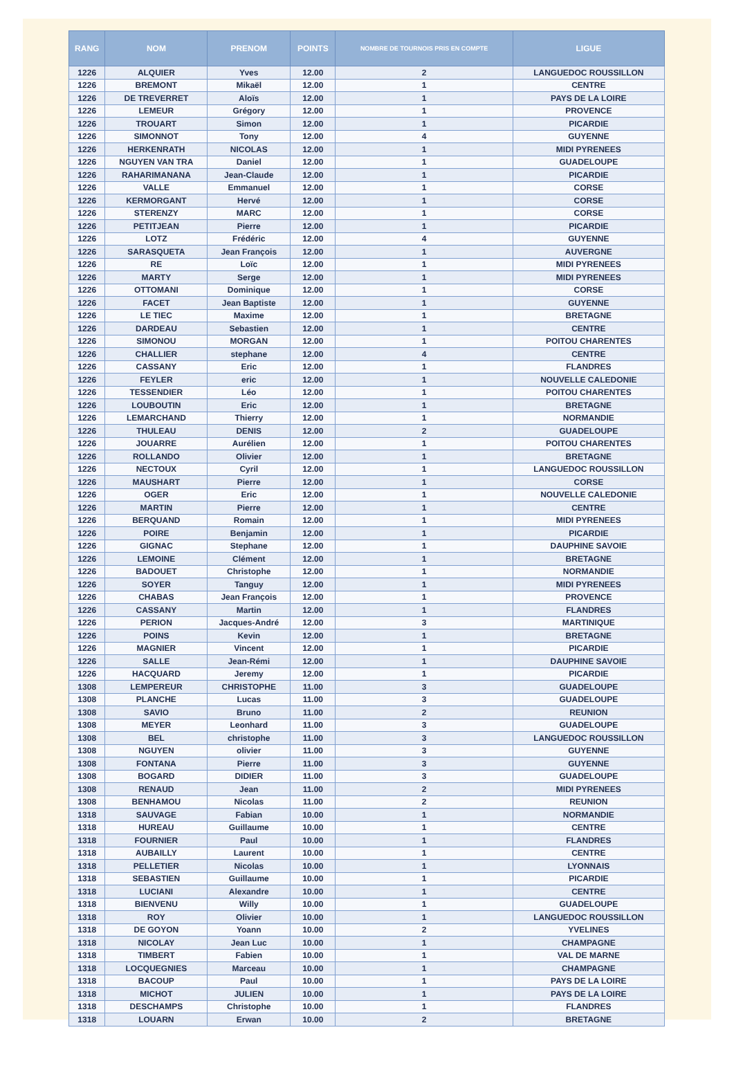| RANG | NOM | PRENOM | POINTS | NOMBRE DE TOURNOIS PRIS EN COMPTE | LIGUE |
| --- | --- | --- | --- | --- | --- |
| 1226 | ALQUIER | Yves | 12.00 | 2 | LANGUEDOC ROUSSILLON |
| 1226 | BREMONT | Mikaël | 12.00 | 1 | CENTRE |
| 1226 | DE TREVERRET | Aloïs | 12.00 | 1 | PAYS DE LA LOIRE |
| 1226 | LEMEUR | Grégory | 12.00 | 1 | PROVENCE |
| 1226 | TROUART | Simon | 12.00 | 1 | PICARDIE |
| 1226 | SIMONNOT | Tony | 12.00 | 4 | GUYENNE |
| 1226 | HERKENRATH | NICOLAS | 12.00 | 1 | MIDI PYRENEES |
| 1226 | NGUYEN VAN TRA | Daniel | 12.00 | 1 | GUADELOUPE |
| 1226 | RAHARIMANANA | Jean-Claude | 12.00 | 1 | PICARDIE |
| 1226 | VALLE | Emmanuel | 12.00 | 1 | CORSE |
| 1226 | KERMORGANT | Hervé | 12.00 | 1 | CORSE |
| 1226 | STERENZY | MARC | 12.00 | 1 | CORSE |
| 1226 | PETITJEAN | Pierre | 12.00 | 1 | PICARDIE |
| 1226 | LOTZ | Frédéric | 12.00 | 4 | GUYENNE |
| 1226 | SARASQUETA | Jean François | 12.00 | 1 | AUVERGNE |
| 1226 | RE | Loïc | 12.00 | 1 | MIDI PYRENEES |
| 1226 | MARTY | Serge | 12.00 | 1 | MIDI PYRENEES |
| 1226 | OTTOMANI | Dominique | 12.00 | 1 | CORSE |
| 1226 | FACET | Jean Baptiste | 12.00 | 1 | GUYENNE |
| 1226 | LE TIEC | Maxime | 12.00 | 1 | BRETAGNE |
| 1226 | DARDEAU | Sebastien | 12.00 | 1 | CENTRE |
| 1226 | SIMONOU | MORGAN | 12.00 | 1 | POITOU CHARENTES |
| 1226 | CHALLIER | stephane | 12.00 | 4 | CENTRE |
| 1226 | CASSANY | Eric | 12.00 | 1 | FLANDRES |
| 1226 | FEYLER | eric | 12.00 | 1 | NOUVELLE CALEDONIE |
| 1226 | TESSENDIER | Léo | 12.00 | 1 | POITOU CHARENTES |
| 1226 | LOUBOUTIN | Eric | 12.00 | 1 | BRETAGNE |
| 1226 | LEMARCHAND | Thierry | 12.00 | 1 | NORMANDIE |
| 1226 | THULEAU | DENIS | 12.00 | 2 | GUADELOUPE |
| 1226 | JOUARRE | Aurélien | 12.00 | 1 | POITOU CHARENTES |
| 1226 | ROLLANDO | Olivier | 12.00 | 1 | BRETAGNE |
| 1226 | NECTOUX | Cyril | 12.00 | 1 | LANGUEDOC ROUSSILLON |
| 1226 | MAUSHART | Pierre | 12.00 | 1 | CORSE |
| 1226 | OGER | Eric | 12.00 | 1 | NOUVELLE CALEDONIE |
| 1226 | MARTIN | Pierre | 12.00 | 1 | CENTRE |
| 1226 | BERQUAND | Romain | 12.00 | 1 | MIDI PYRENEES |
| 1226 | POIRE | Benjamin | 12.00 | 1 | PICARDIE |
| 1226 | GIGNAC | Stephane | 12.00 | 1 | DAUPHINE SAVOIE |
| 1226 | LEMOINE | Clément | 12.00 | 1 | BRETAGNE |
| 1226 | BADOUET | Christophe | 12.00 | 1 | NORMANDIE |
| 1226 | SOYER | Tanguy | 12.00 | 1 | MIDI PYRENEES |
| 1226 | CHABAS | Jean François | 12.00 | 1 | PROVENCE |
| 1226 | CASSANY | Martin | 12.00 | 1 | FLANDRES |
| 1226 | PERION | Jacques-André | 12.00 | 3 | MARTINIQUE |
| 1226 | POINS | Kevin | 12.00 | 1 | BRETAGNE |
| 1226 | MAGNIER | Vincent | 12.00 | 1 | PICARDIE |
| 1226 | SALLE | Jean-Rémi | 12.00 | 1 | DAUPHINE SAVOIE |
| 1226 | HACQUARD | Jeremy | 12.00 | 1 | PICARDIE |
| 1308 | LEMPEREUR | CHRISTOPHE | 11.00 | 3 | GUADELOUPE |
| 1308 | PLANCHE | Lucas | 11.00 | 3 | GUADELOUPE |
| 1308 | SAVIO | Bruno | 11.00 | 2 | REUNION |
| 1308 | MEYER | Leonhard | 11.00 | 3 | GUADELOUPE |
| 1308 | BEL | christophe | 11.00 | 3 | LANGUEDOC ROUSSILLON |
| 1308 | NGUYEN | olivier | 11.00 | 3 | GUYENNE |
| 1308 | FONTANA | Pierre | 11.00 | 3 | GUYENNE |
| 1308 | BOGARD | DIDIER | 11.00 | 3 | GUADELOUPE |
| 1308 | RENAUD | Jean | 11.00 | 2 | MIDI PYRENEES |
| 1308 | BENHAMOU | Nicolas | 11.00 | 2 | REUNION |
| 1318 | SAUVAGE | Fabian | 10.00 | 1 | NORMANDIE |
| 1318 | HUREAU | Guillaume | 10.00 | 1 | CENTRE |
| 1318 | FOURNIER | Paul | 10.00 | 1 | FLANDRES |
| 1318 | AUBAILLY | Laurent | 10.00 | 1 | CENTRE |
| 1318 | PELLETIER | Nicolas | 10.00 | 1 | LYONNAIS |
| 1318 | SEBASTIEN | Guillaume | 10.00 | 1 | PICARDIE |
| 1318 | LUCIANI | Alexandre | 10.00 | 1 | CENTRE |
| 1318 | BIENVENU | Willy | 10.00 | 1 | GUADELOUPE |
| 1318 | ROY | Olivier | 10.00 | 1 | LANGUEDOC ROUSSILLON |
| 1318 | DE GOYON | Yoann | 10.00 | 2 | YVELINES |
| 1318 | NICOLAY | Jean Luc | 10.00 | 1 | CHAMPAGNE |
| 1318 | TIMBERT | Fabien | 10.00 | 1 | VAL DE MARNE |
| 1318 | LOCQUEGNIES | Marceau | 10.00 | 1 | CHAMPAGNE |
| 1318 | BACOUP | Paul | 10.00 | 1 | PAYS DE LA LOIRE |
| 1318 | MICHOT | JULIEN | 10.00 | 1 | PAYS DE LA LOIRE |
| 1318 | DESCHAMPS | Christophe | 10.00 | 1 | FLANDRES |
| 1318 | LOUARN | Erwan | 10.00 | 2 | BRETAGNE |